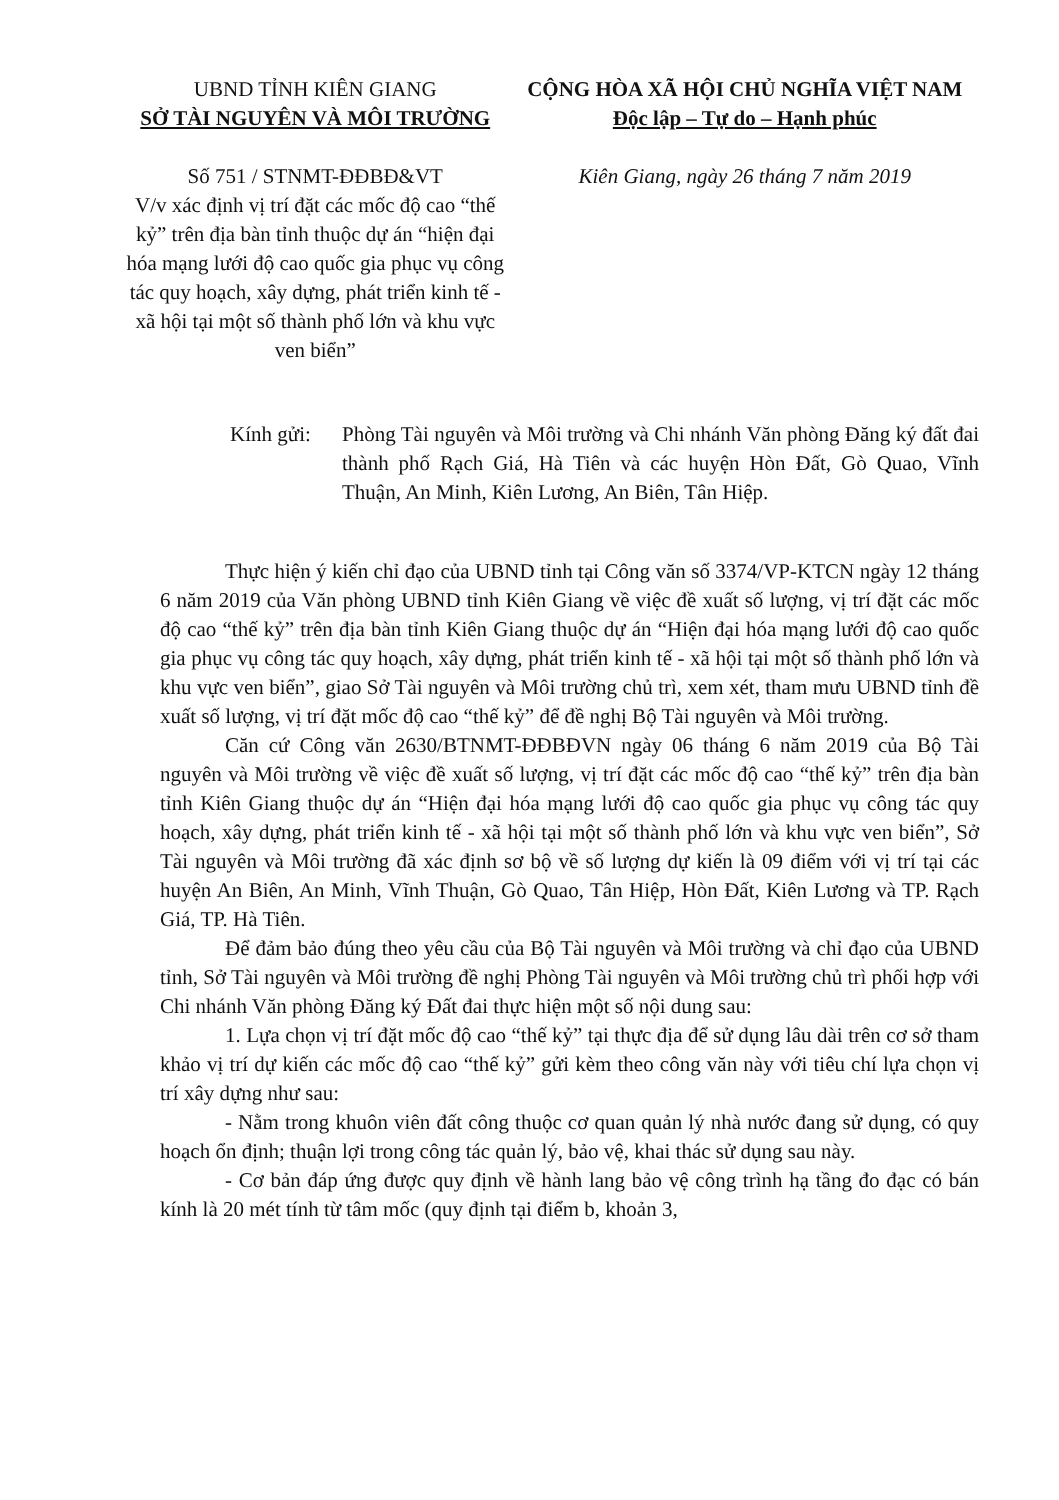UBND TỈNH KIÊN GIANG
SỞ TÀI NGUYÊN VÀ MÔI TRƯỜNG
Số 751 / STNMT-ĐĐBĐ&VT
V/v xác định vị trí đặt các mốc độ cao “thế kỷ” trên địa bàn tỉnh thuộc dự án “hiện đại hóa mạng lưới độ cao quốc gia phục vụ công tác quy hoạch, xây dựng, phát triển kinh tế - xã hội tại một số thành phố lớn và khu vực ven biển”
CỘNG HÒA XÃ HỘI CHỦ NGHĨA VIỆT NAM
Độc lập – Tự do – Hạnh phúc
Kiên Giang, ngày 26 tháng 7 năm 2019
Kính gửi:
Phòng Tài nguyên và Môi trường và Chi nhánh Văn phòng Đăng ký đất đai thành phố Rạch Giá, Hà Tiên và các huyện Hòn Đất, Gò Quao, Vĩnh Thuận, An Minh, Kiên Lương, An Biên, Tân Hiệp.
Thực hiện ý kiến chỉ đạo của UBND tỉnh tại Công văn số 3374/VP-KTCN ngày 12 tháng 6 năm 2019 của Văn phòng UBND tỉnh Kiên Giang về việc đề xuất số lượng, vị trí đặt các mốc độ cao “thế kỷ” trên địa bàn tỉnh Kiên Giang thuộc dự án “Hiện đại hóa mạng lưới độ cao quốc gia phục vụ công tác quy hoạch, xây dựng, phát triển kinh tế - xã hội tại một số thành phố lớn và khu vực ven biển”, giao Sở Tài nguyên và Môi trường chủ trì, xem xét, tham mưu UBND tỉnh đề xuất số lượng, vị trí đặt mốc độ cao “thế kỷ” để đề nghị Bộ Tài nguyên và Môi trường.
Căn cứ Công văn 2630/BTNMT-ĐĐBĐVN ngày 06 tháng 6 năm 2019 của Bộ Tài nguyên và Môi trường về việc đề xuất số lượng, vị trí đặt các mốc độ cao “thế kỷ” trên địa bàn tỉnh Kiên Giang thuộc dự án “Hiện đại hóa mạng lưới độ cao quốc gia phục vụ công tác quy hoạch, xây dựng, phát triển kinh tế - xã hội tại một số thành phố lớn và khu vực ven biển”, Sở Tài nguyên và Môi trường đã xác định sơ bộ về số lượng dự kiến là 09 điểm với vị trí tại các huyện An Biên, An Minh, Vĩnh Thuận, Gò Quao, Tân Hiệp, Hòn Đất, Kiên Lương và TP. Rạch Giá, TP. Hà Tiên.
Để đảm bảo đúng theo yêu cầu của Bộ Tài nguyên và Môi trường và chỉ đạo của UBND tỉnh, Sở Tài nguyên và Môi trường đề nghị Phòng Tài nguyên và Môi trường chủ trì phối hợp với Chi nhánh Văn phòng Đăng ký Đất đai thực hiện một số nội dung sau:
1. Lựa chọn vị trí đặt mốc độ cao “thế kỷ” tại thực địa để sử dụng lâu dài trên cơ sở tham khảo vị trí dự kiến các mốc độ cao “thế kỷ” gửi kèm theo công văn này với tiêu chí lựa chọn vị trí xây dựng như sau:
- Nằm trong khuôn viên đất công thuộc cơ quan quản lý nhà nước đang sử dụng, có quy hoạch ổn định; thuận lợi trong công tác quản lý, bảo vệ, khai thác sử dụng sau này.
- Cơ bản đáp ứng được quy định về hành lang bảo vệ công trình hạ tầng đo đạc có bán kính là 20 mét tính từ tâm mốc (quy định tại điểm b, khoản 3,